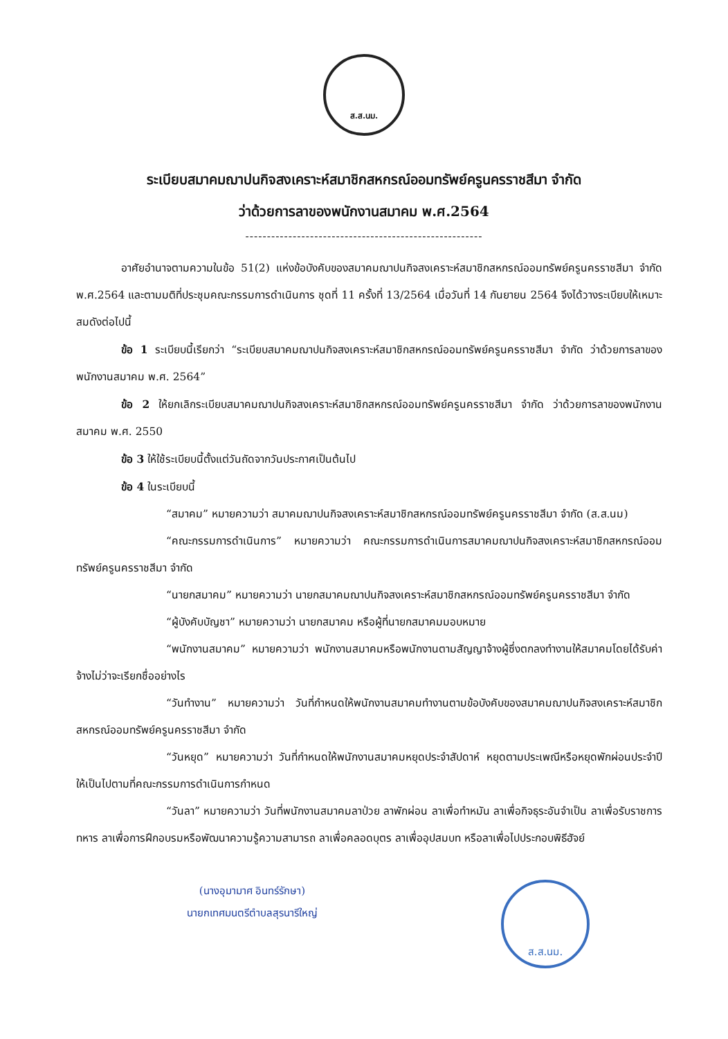ส.ส.นม.
ระเบียบสมาคมฌาปนกิจสงเคราะห์สมาชิกสหกรณ์ออมทรัพย์ครูนครราชสีมา จำกัด
ว่าด้วยการลาของพนักงานสมาคม พ.ศ.2564
-------------------------------------------------------
อาศัยอำนาจตามความในข้อ 51(2) แห่งข้อบังคับของสมาคมฌาปนกิจสงเคราะห์สมาชิกสหกรณ์ออมทรัพย์ครูนครราชสีมา จำกัด พ.ศ.2564 และตามมติที่ประชุมคณะกรรมการดำเนินการ ชุดที่ 11 ครั้งที่ 13/2564 เมื่อวันที่ 14 กันยายน 2564 จึงได้วางระเบียบให้เหมาะสมดังต่อไปนี้
ข้อ 1 ระเบียบนี้เรียกว่า “ระเบียบสมาคมฌาปนกิจสงเคราะห์สมาชิกสหกรณ์ออมทรัพย์ครูนครราชสีมา จำกัด ว่าด้วยการลาของพนักงานสมาคม พ.ศ. 2564”
ข้อ 2 ให้ยกเลิกระเบียบสมาคมฌาปนกิจสงเคราะห์สมาชิกสหกรณ์ออมทรัพย์ครูนครราชสีมา จำกัด ว่าด้วยการลาของพนักงานสมาคม พ.ศ. 2550
ข้อ 3 ให้ใช้ระเบียบนี้ตั้งแต่วันถัดจากวันประกาศเป็นต้นไป
ข้อ 4 ในระเบียบนี้
“สมาคม” หมายความว่า สมาคมฌาปนกิจสงเคราะห์สมาชิกสหกรณ์ออมทรัพย์ครูนครราชสีมา จำกัด (ส.ส.นม)
“คณะกรรมการดำเนินการ” หมายความว่า คณะกรรมการดำเนินการสมาคมฌาปนกิจสงเคราะห์สมาชิกสหกรณ์ออมทรัพย์ครูนครราชสีมา จำกัด
“นายกสมาคม” หมายความว่า นายกสมาคมฌาปนกิจสงเคราะห์สมาชิกสหกรณ์ออมทรัพย์ครูนครราชสีมา จำกัด
“ผู้บังคับบัญชา” หมายความว่า นายกสมาคม หรือผู้ที่นายกสมาคมมอบหมาย
“พนักงานสมาคม” หมายความว่า พนักงานสมาคมหรือพนักงานตามสัญญาจ้างผู้ซึ่งตกลงทำงานให้สมาคมโดยได้รับค่าจ้างไม่ว่าจะเรียกชื่ออย่างไร
“วันทำงาน” หมายความว่า วันที่กำหนดให้พนักงานสมาคมทำงานตามข้อบังคับของสมาคมฌาปนกิจสงเคราะห์สมาชิกสหกรณ์ออมทรัพย์ครูนครราชสีมา จำกัด
“วันหยุด” หมายความว่า วันที่กำหนดให้พนักงานสมาคมหยุดประจำสัปดาห์ หยุดตามประเพณีหรือหยุดพักผ่อนประจำปี ให้เป็นไปตามที่คณะกรรมการดำเนินการกำหนด
“วันลา” หมายความว่า วันที่พนักงานสมาคมลาป่วย ลาพักผ่อน ลาเพื่อทำหมัน ลาเพื่อกิจธุระอันจำเป็น ลาเพื่อรับราชการทหาร ลาเพื่อการฝึกอบรมหรือพัฒนาความรู้ความสามารถ ลาเพื่อคลอดบุตร ลาเพื่ออุปสมบท หรือลาเพื่อไปประกอบพิธีฮัจย์
(นางอุมามาศ อินทร์รักษา)
นายกเทศมนตรีตำบลสุรนารีใหญ่
ส.ส.นม.